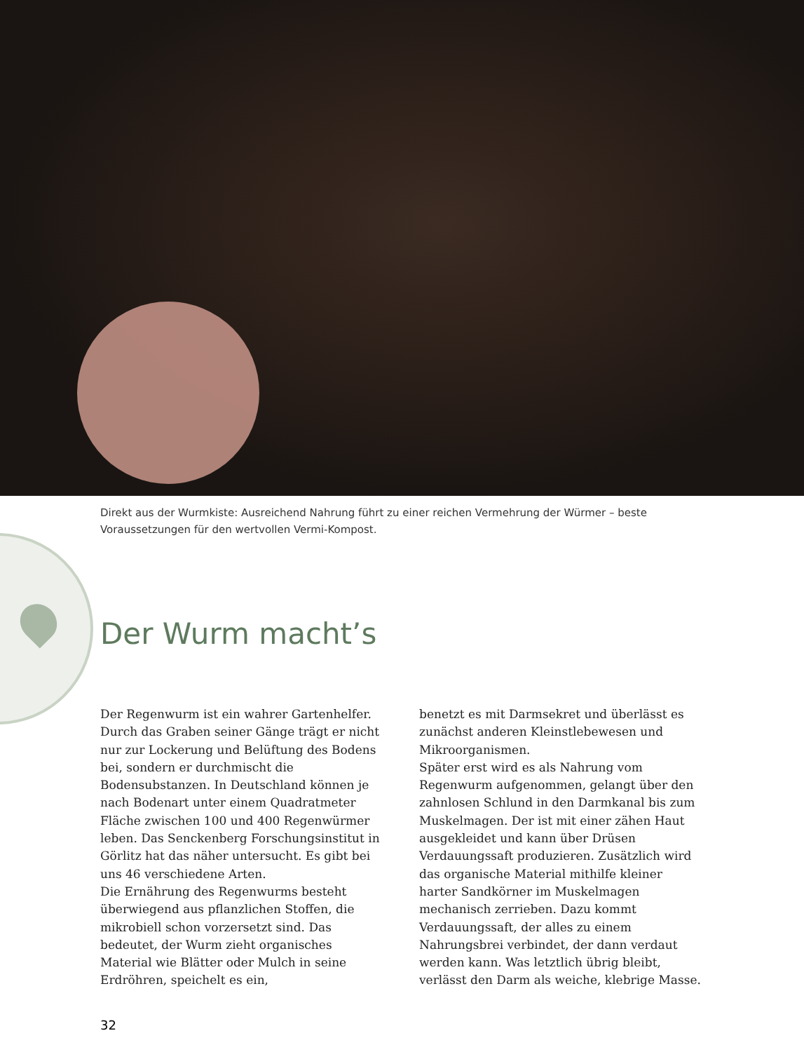Direkt aus der Wurmkiste: Ausreichend Nahrung führt zu einer reichen Vermehrung der Würmer – beste Voraussetzungen für den wertvollen Vermi-Kompost.
Der Wurm macht’s
Der Regenwurm ist ein wahrer Gartenhelfer. Durch das Graben seiner Gänge trägt er nicht nur zur Lockerung und Belüftung des Bodens bei, sondern er durchmischt die Bodensubstanzen. In Deutschland können je nach Bodenart unter einem Quadratmeter Fläche zwischen 100 und 400 Regenwürmer leben. Das Senckenberg Forschungsinstitut in Görlitz hat das näher untersucht. Es gibt bei uns 46 verschiedene Arten.
Die Ernährung des Regenwurms besteht überwiegend aus pflanzlichen Stoffen, die mikrobiell schon vorzersetzt sind. Das bedeutet, der Wurm zieht organisches Material wie Blätter oder Mulch in seine Erdröhren, speichelt es ein,
benetzt es mit Darmsekret und überlässt es zunächst anderen Kleinstlebewesen und Mikroorganismen.
Später erst wird es als Nahrung vom Regenwurm aufgenommen, gelangt über den zahnlosen Schlund in den Darmkanal bis zum Muskelmagen. Der ist mit einer zähen Haut ausgekleidet und kann über Drüsen Verdauungssaft produzieren. Zusätzlich wird das organische Material mithilfe kleiner harter Sandkörner im Muskelmagen mechanisch zerrieben. Dazu kommt Verdauungssaft, der alles zu einem Nahrungsbrei verbindet, der dann verdaut werden kann. Was letztlich übrig bleibt, verlässt den Darm als weiche, klebrige Masse.
32